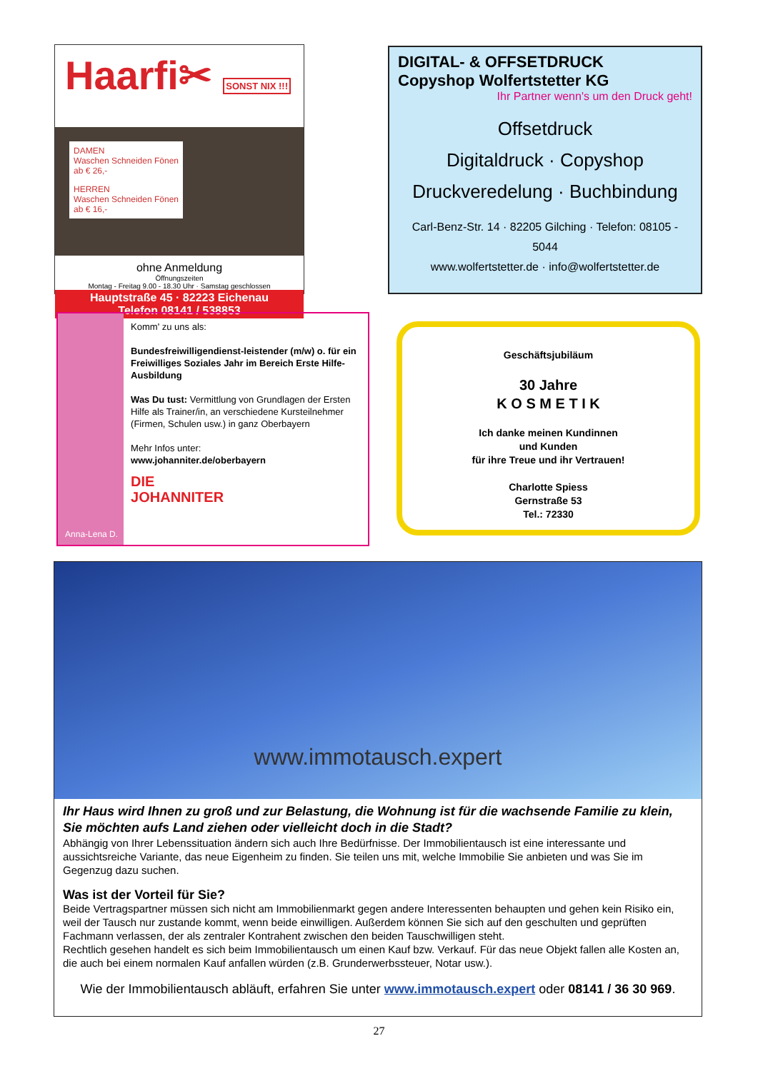Haarfi✂ SONST NIX !!!
DAMEN
Waschen Schneiden Fönen
ab € 26,- HERREN
Waschen Schneiden Fönen
ab € 16,-
ohne Anmeldung
Öffnungszeiten
Montag - Freitag 9.00 - 18.30 Uhr · Samstag geschlossen
Hauptstraße 45 · 82223 Eichenau
Telefon 08141 / 538853
DIGITAL- & OFFSETDRUCK
Copyshop Wolfertstetter KG
Ihr Partner wenn's um den Druck geht!
Offsetdruck
Digitaldruck · Copyshop
Druckveredelung · Buchbindung
Carl-Benz-Str. 14 · 82205 Gilching · Telefon: 08105 - 5044
www.wolfertstetter.de · info@wolfertstetter.de
Anna-Lena D.
Komm' zu uns als:
Bundesfreiwilligendienst-leistender (m/w) o. für ein Freiwilliges Soziales Jahr im Bereich Erste Hilfe-Ausbildung
Was Du tust: Vermittlung von Grundlagen der Ersten Hilfe als Trainer/in, an verschiedene Kursteilnehmer (Firmen, Schulen usw.) in ganz Oberbayern
Mehr Infos unter:
www.johanniter.de/oberbayern
DIE
JOHANNITER
Geschäftsjubiläum
30 Jahre
K O S M E T I K
Ich danke meinen Kundinnen
und Kunden
für ihre Treue und ihr Vertrauen!
Charlotte Spiess
Gernstraße 53
Tel.: 72330
www.immotausch.expert
Ihr Haus wird Ihnen zu groß und zur Belastung, die Wohnung ist für die wachsende Familie zu klein, Sie möchten aufs Land ziehen oder vielleicht doch in die Stadt?
Abhängig von Ihrer Lebenssituation ändern sich auch Ihre Bedürfnisse. Der Immobilientausch ist eine interessante und aussichtsreiche Variante, das neue Eigenheim zu finden. Sie teilen uns mit, welche Immobilie Sie anbieten und was Sie im Gegenzug dazu suchen.
Was ist der Vorteil für Sie?
Beide Vertragspartner müssen sich nicht am Immobilienmarkt gegen andere Interessenten behaupten und gehen kein Risiko ein, weil der Tausch nur zustande kommt, wenn beide einwilligen. Außerdem können Sie sich auf den geschulten und geprüften Fachmann verlassen, der als zentraler Kontrahent zwischen den beiden Tauschwilligen steht.
Rechtlich gesehen handelt es sich beim Immobilientausch um einen Kauf bzw. Verkauf. Für das neue Objekt fallen alle Kosten an, die auch bei einem normalen Kauf anfallen würden (z.B. Grunderwerbssteuer, Notar usw.).
Wie der Immobilientausch abläuft, erfahren Sie unter www.immotausch.expert oder 08141 / 36 30 969.
27